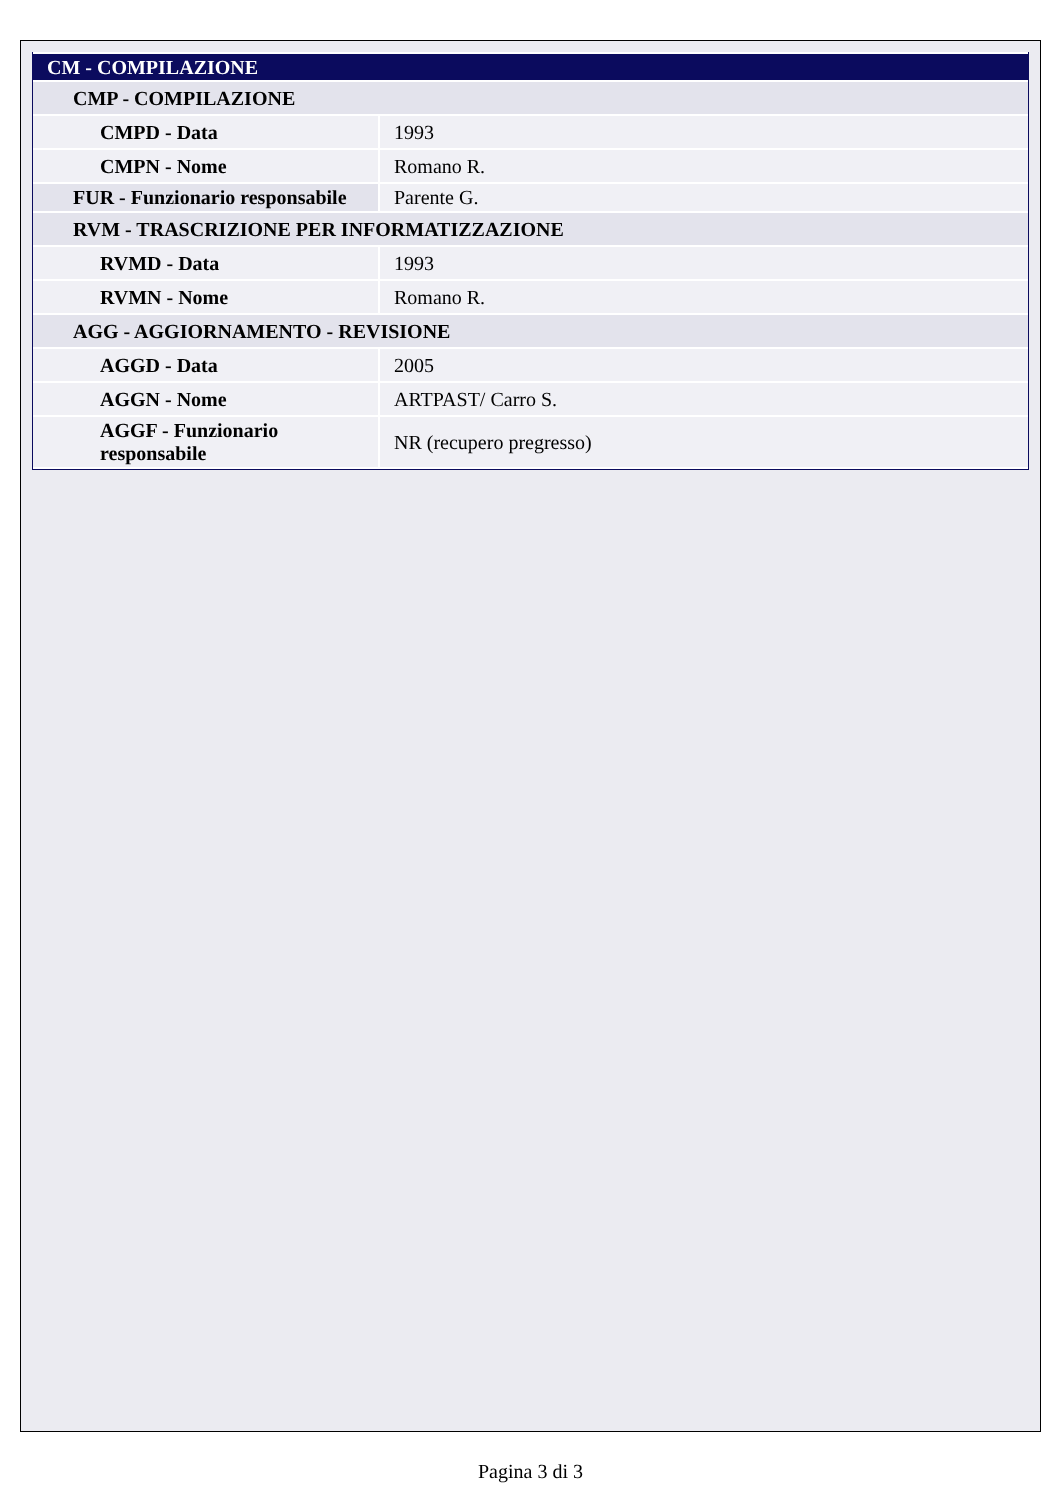| CM - COMPILAZIONE | |
| CMP - COMPILAZIONE | |
| CMPD - Data | 1993 |
| CMPN - Nome | Romano R. |
| FUR - Funzionario responsabile | Parente G. |
| RVM - TRASCRIZIONE PER INFORMATIZZAZIONE | |
| RVMD - Data | 1993 |
| RVMN - Nome | Romano R. |
| AGG - AGGIORNAMENTO - REVISIONE | |
| AGGD - Data | 2005 |
| AGGN - Nome | ARTPAST/ Carro S. |
| AGGF - Funzionario responsabile | NR (recupero pregresso) |
Pagina 3 di 3